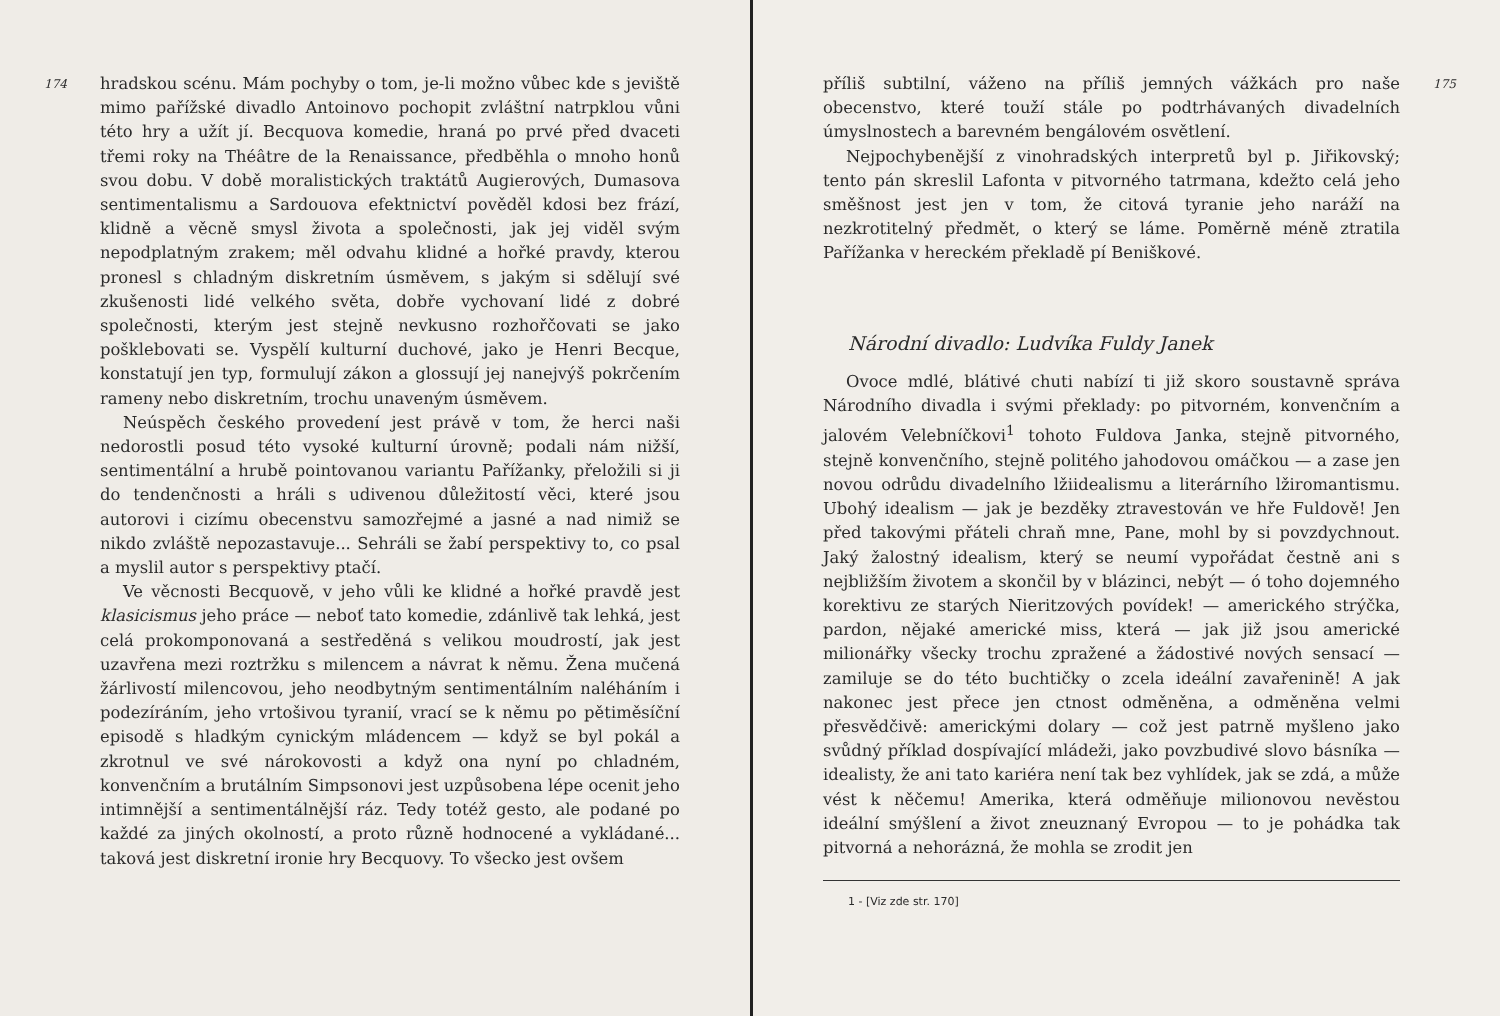174 hradskou scénu. Mám pochyby o tom, je-li možno vůbec kde s jeviště mimo pařížské divadlo Antoinovo pochopit zvláštní natrpklou vůni této hry a užít jí. Becquova komedie, hraná po prvé před dvaceti třemi roky na Théâtre de la Renaissance, předběhla o mnoho honů svou dobu. V době moralistických traktátů Augierových, Dumasova sentimentalismu a Sardouova efektnictví pověděl kdosi bez frází, klidně a věcně smysl života a společnosti, jak jej viděl svým nepodplatným zrakem; měl odvahu klidné a hořké pravdy, kterou pronesl s chladným diskretním úsměvem, s jakým si sdělují své zkušenosti lidé velkého světa, dobře vychovaní lidé z dobré společnosti, kterým jest stejně nevkusno rozhořčovati se jako pošklebovati se. Vyspělí kulturní duchové, jako je Henri Becque, konstatují jen typ, formulují zákon a glossují jej nanejvýš pokrčením rameny nebo diskretním, trochu unaveným úsměvem.
Neúspěch českého provedení jest právě v tom, že herci naši nedorostli posud této vysoké kulturní úrovně; podali nám nižší, sentimentální a hrubě pointovanou variantu Pařížanky, přeložili si ji do tendenčnosti a hráli s udivenou důležitostí věci, které jsou autorovi i cizímu obecenstvu samozřejmé a jasné a nad nimiž se nikdo zvláště nepozastavuje... Sehráli se žabí perspektivy to, co psal a myslil autor s perspektivy ptačí.
Ve věcnosti Becquově, v jeho vůli ke klidné a hořké pravdě jest klasicismus jeho práce — neboť tato komedie, zdánlivě tak lehká, jest celá prokomponovaná a sestředěná s velikou moudrostí, jak jest uzavřena mezi roztržku s milencem a návrat k němu. Žena mučená žárlivostí milencovou, jeho neodbytným sentimentálním naléháním i podezíráním, jeho vrtošivou tyranií, vrací se k němu po pětiměsíční episodě s hladkým cynickým mládencem — když se byl pokál a zkrotnul ve své nárokovosti a když ona nyní po chladném, konvenčním a brutálním Simpsonovi jest uzpůsobena lépe ocenit jeho intimnější a sentimentálnější ráz. Tedy totéž gesto, ale podané po každé za jiných okolností, a proto různě hodnocené a vykládané... taková jest diskretní ironie hry Becquovy. To všecko jest ovšem
175 příliš subtilní, váženo na příliš jemných vážkách pro naše obecenstvo, které touží stále po podtrhávaných divadelních úmyslnostech a barevném bengálovém osvětlení.
Nejpochybenější z vinohradských interpretů byl p. Jiřikovský; tento pán skreslil Lafonta v pitvorného tatrmana, kdežto celá jeho směšnost jest jen v tom, že citová tyranie jeho naráží na nezkrotitelný předmět, o který se láme. Poměrně méně ztratila Pařížanka v hereckém překladě pí Beniškové.
Národní divadlo: Ludvíka Fuldy Janek
Ovoce mdlé, blátivé chuti nabízí ti již skoro soustavně správa Národního divadla i svými překlady: po pitvorném, konvenčním a jalovém Velebníčkovi<sup>1</sup> tohoto Fuldova Janka, stejně pitvorného, stejně konvenčního, stejně politého jahodovou omáčkou — a zase jen novou odrůdu divadelního lžiidealismu a literárního lžiromantismu. Ubohý idealism — jak je bezděky ztravestován ve hře Fuldově! Jen před takovými přáteli chraň mne, Pane, mohl by si povzdychnout. Jaký žalostný idealism, který se neumí vypořádat čestně ani s nejbližším životem a skončil by v blázinci, nebýt — ó toho dojemného korektivu ze starých Nieritzových povídek! — amerického strýčka, pardon, nějaké americké miss, která — jak již jsou americké milionářky všecky trochu zpražené a žádostivé nových sensací — zamiluje se do této buchtičky o zcela ideální zavařenině! A jak nakonec jest přece jen ctnost odměněna, a odměněna velmi přesvědčivě: americkými dolary — což jest patrně myšleno jako svůdný příklad dospívající mládeži, jako povzbudivé slovo básníka — idealisty, že ani tato kariéra není tak bez vyhlídek, jak se zdá, a může vést k něčemu! Amerika, která odměňuje milionovou nevěstou ideální smýšlení a život zneuznaný Evropou — to je pohádka tak pitvorná a nehorázná, že mohla se zrodit jen
1 - [Viz zde str. 170]